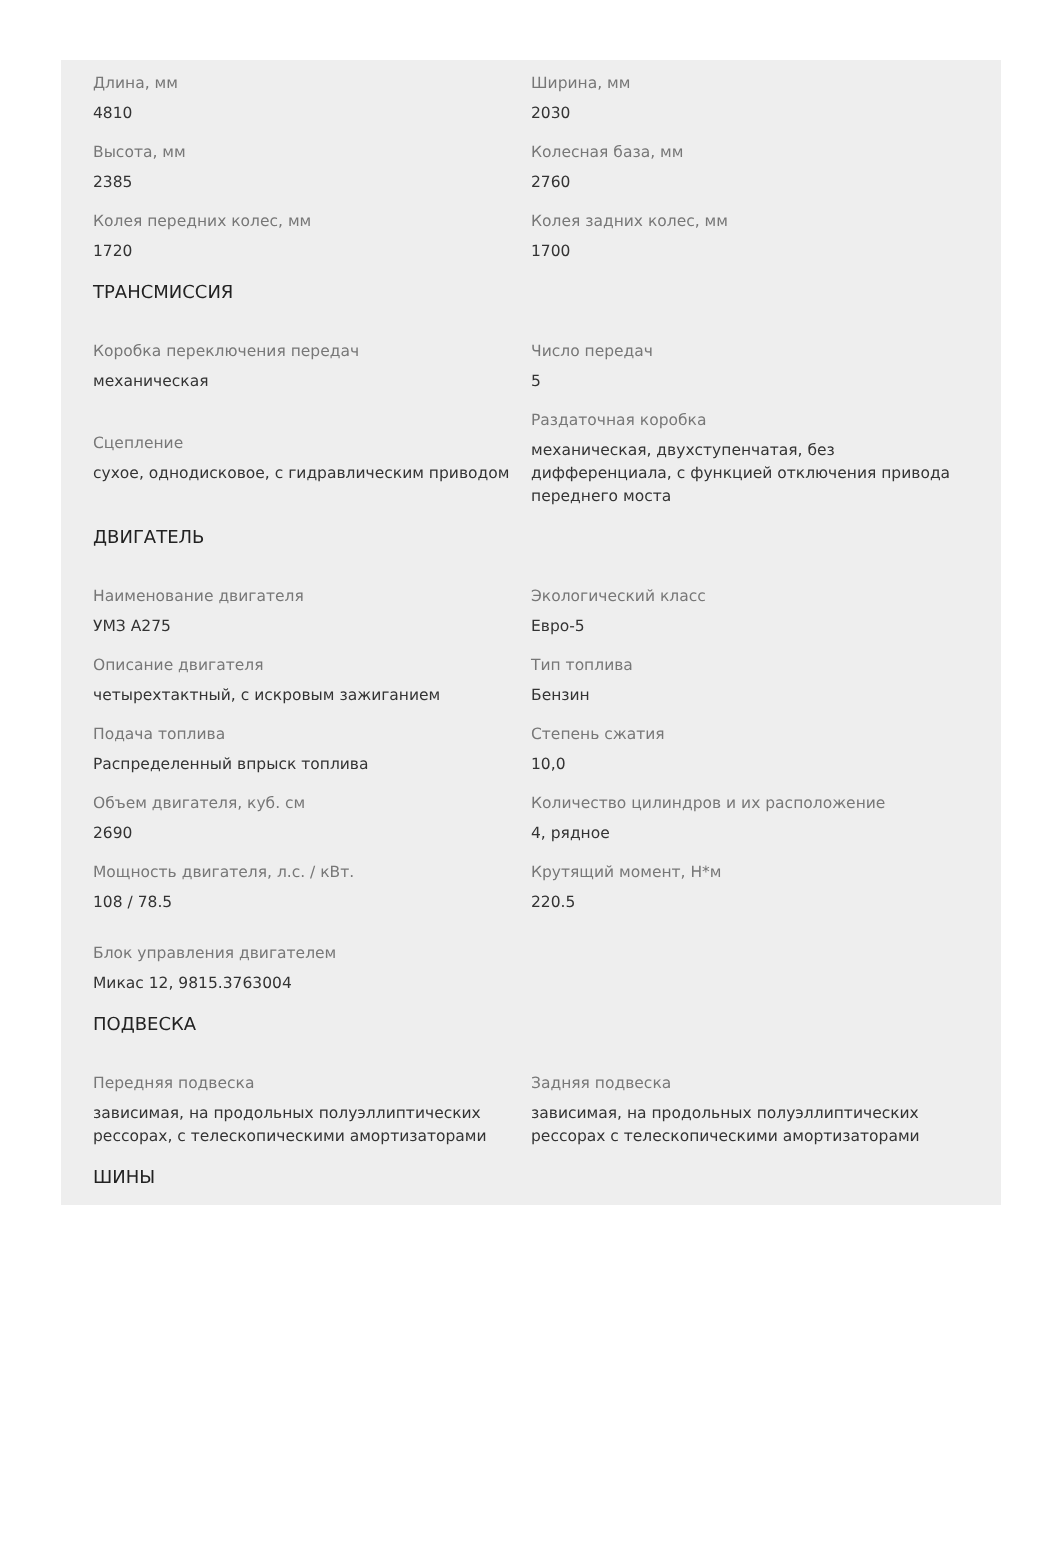Длина, мм
4810
Ширина, мм
2030
Высота, мм
2385
Колесная база, мм
2760
Колея передних колес, мм
1720
Колея задних колес, мм
1700
ТРАНСМИССИЯ
Коробка переключения передач
механическая
Число передач
5
Сцепление
сухое, однодисковое, с гидравлическим приводом
Раздаточная коробка
механическая, двухступенчатая, без дифференциала, с функцией отключения привода переднего моста
ДВИГАТЕЛЬ
Наименование двигателя
УМЗ А275
Экологический класс
Евро-5
Описание двигателя
четырехтактный, с искровым зажиганием
Тип топлива
Бензин
Подача топлива
Распределенный впрыск топлива
Степень сжатия
10,0
Объем двигателя, куб. см
2690
Количество цилиндров и их расположение
4, рядное
Мощность двигателя, л.с. / кВт.
108 / 78.5
Крутящий момент, Н*м
220.5
Блок управления двигателем
Микас 12, 9815.3763004
ПОДВЕСКА
Передняя подвеска
зависимая, на продольных полуэллиптических рессорах, с телескопическими амортизаторами
Задняя подвеска
зависимая, на продольных полуэллиптических рессорах с телескопическими амортизаторами
ШИНЫ